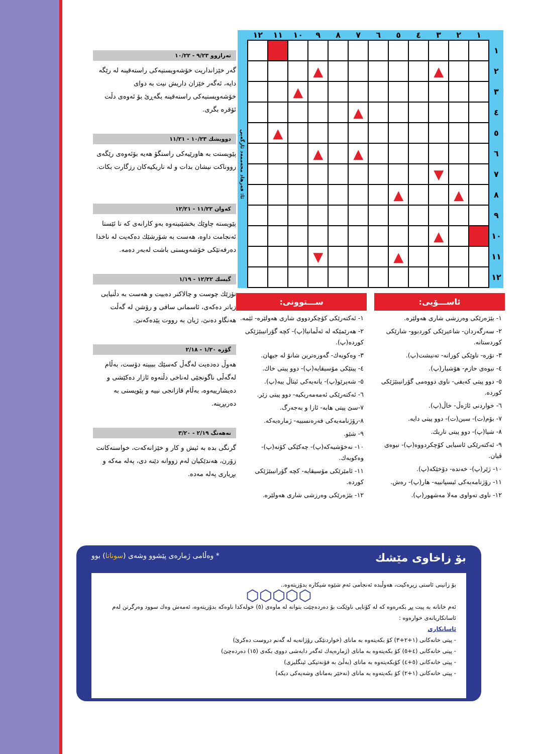| | ١ | ٢ | ٣ | ٤ | ٥ | ٦ | ٧ | ٨ | ٩ | ١٠ | ١١ | ١٢ | |
| --- | --- | --- | --- | --- | --- | --- | --- | --- | --- | --- | --- | --- | --- |
| ١ | | | | | | | | | | | | | ئا: فەرهاد محەممەد ئازگەیی |
| ٢ | | | ▲ | | | | | | ▲ | | | | |
| ٣ | | | | | | | | | | ▲ | | | |
| ٤ | | | | | | | ▲ | | | | | | |
| ٥ | | | | | | | | | | | ▲ | | |
| ٦ | | | | | | | ▲ | | ▲ | | | | |
| ٧ | | | ▼ | | | | | | | | | | |
| ٨ | | ▲ | | | ▲ | | | | | | | | |
| ٩ | | | | | | | | | | | | | |
| ١٠ | | | ▲ | | | | | | | | | | |
| ١١ | | | | | ▲ | | | | ▼ | | | | |
| ١٢ | | | | | | | | | | | | | |
ئاســـۆیی:
١- یێژەرێكی وەرزشی شاری هەولێرە.
٢- سەرگەردان- شاعیرێكی كوردبوو- شارێكی كوردستانە.
٣- نۆرە- ناوێكی كورانە- تەنیشت(پ).
٤- نیوەی حازم- هۆشیار(پ).
٥- دوو پیتی كەیفی- ناوی دووەمی گۆرانیبێژێكی كوردە.
٦- خواردنی ئاژەڵ- خاڵ(پ).
٧- بۆم(ت)- سین(ت)- دوو پیتی دایە.
٨- شیا(پ)- دوو پیتی تاریك.
٩- ئەكتەرێكی ئاسیایی كۆچكردووە(پ)- نیوەی ڤیان.
١٠- ژێر(پ)- خەندە- دۆخێكە(پ).
١١- رۆژنامەیەكی ئیسپانییە- هار(پ)- رەش.
١٢- ناوی تەواوی مەلا مەشهور(پ).
ســـتوونی:
١- ئەكتەرێكی كۆچكردووی شاری هەولێرە- ئێمە.
٢- هەرێمێكە لە ئەڵمانیا(پ)- كچە گۆرانیبێژێكی كوردە(پ).
٣- وەكویەك- گەورەترین شانۆ لە جیهان.
٤- پیتێكی مۆسیقایە(پ)- دوو پیتی خاك.
٥- شەپرێو(پ)- یانەیەكی ئیتاڵ ییە(پ).
٦- ئەكتەرێكی ئەمەمەریكیە- دوو پیتی زێر.
٧-سێ پیتی هابە- ئازا و بەجەرگ.
٨-رۆژنامەیەكی فەرەنسییە- ژمارەیەكە.
٩- شێو.
١٠- نەخۆشیەكە(پ)- چەكێكی كۆنە(پ)- وەكویەك.
١١- ئامێرێكی مۆسیقایە- كچە گۆرانیبێژێكی كوردە.
١٢- یێژەرێكی وەرزشی شاری هەولێرە.
تەرازوو ٩/٢٣ - ١٠/٢٢
گەر خێزانداریت خۆشەویستیەكی راستەقینە لە رێگە دایە، ئەگەر خێزان داریش نیت بە دوای خۆشەویستیەكی راستەقینە بگەڕێ بۆ ئەوەی دڵت ئۆقرە بگری.
دوویشك ١٠/٢٣ - ١١/٢١
پێویستت بە هاورێیەكی راستگۆ هەیە بۆئەوەی رێگەی رووناكت نیشان بدات و لە تاریكیەكان رزگارت بكات.
كەوان ١١/٢٢ - ١٢/٢١
پێویستە چاوێك بخشێنیتەوە بەو كارانەی كە تا ئێستا ئەنجامت داوە، هەست بە شۆرشێك دەكەیت لە ناخدا دەرفەتێكی خۆشەویستی باشت لەبەر دەمە.
گیسك ١٢/٢٢ - ١/١٩
تۆزێك چوست و چالاكتر دەبیت و هەست بە دڵنیایی زیاتر دەكەی، ئاسمانی سافی و رۆشن لە گەڵت هەنگاو دەنێ، ژیان بە رووت پێدەكەنێ.
گۆزە ١/٢٠ - ٢/١٨
هەوڵ دەدەیت لەگەڵ كەسێك بببیتە دۆست، بەڵام لەگەڵی ناگونجێی لەناخی دڵتەوە ئازار دەكێشی و دەیشارییەوە، بەڵام قازانجی نییە و پێویستی بە دەربڕینە.
نەهەنگ ٢/١٩ - ٣/٢٠
گرنگی بدە بە ئیش و كار و خێزانەكەت، خواستەكانت زۆرن، هەندێكیان لەم زووانە دێنە دی، پەلە مەكە و بڕیاری پەلە مەدە.
بۆ زاخاوی مێشك * وەڵامی ژمارەی پێشوو وشەی (سوناتا) بوو
بۆ زانینی ئاستی زیرەكیت، هەوڵبدە ئەنجامی ئەم شێوە شیكارە بدۆزیتەوە..
⬡⬡⬡⬡⬡
ئەم خانانە بە پیت پڕ بكەرەوە كە لە كۆتایی ناوێكت بۆ دەردەچێت بتوانە لە ماوەی (٥) خولەكدا ناوەكە بدۆزیتەوە، ئەمەش وەك سوود وەرگرتن لەم ئاسانكاریانەی خوارەوە :
ئاسانكاری
- پیتی خانەكانی (١+٢+٣) كۆ بكەیتەوە بە مانای (خواردنێكی رۆژانەیە لە گەنم دروست دەكرێ)
- پیتی خانەكانی (٤+٥) كۆ بكەیتەوە بە مانای (ژمارەیەك ئەگەر دابەشی دووی بكەی (١٥) دەردەچێ)
- پیتی خانەكانی (٥+٤) كۆبكەیتەوە بە مانای (بەڵێ بە فۆنەتیكی ئینگلیزی)
- پیتی خانەكانی (١+٢) كۆ بكەیتەوە بە مانای (نەخێر بەمانای وشەیەكی دیكە)